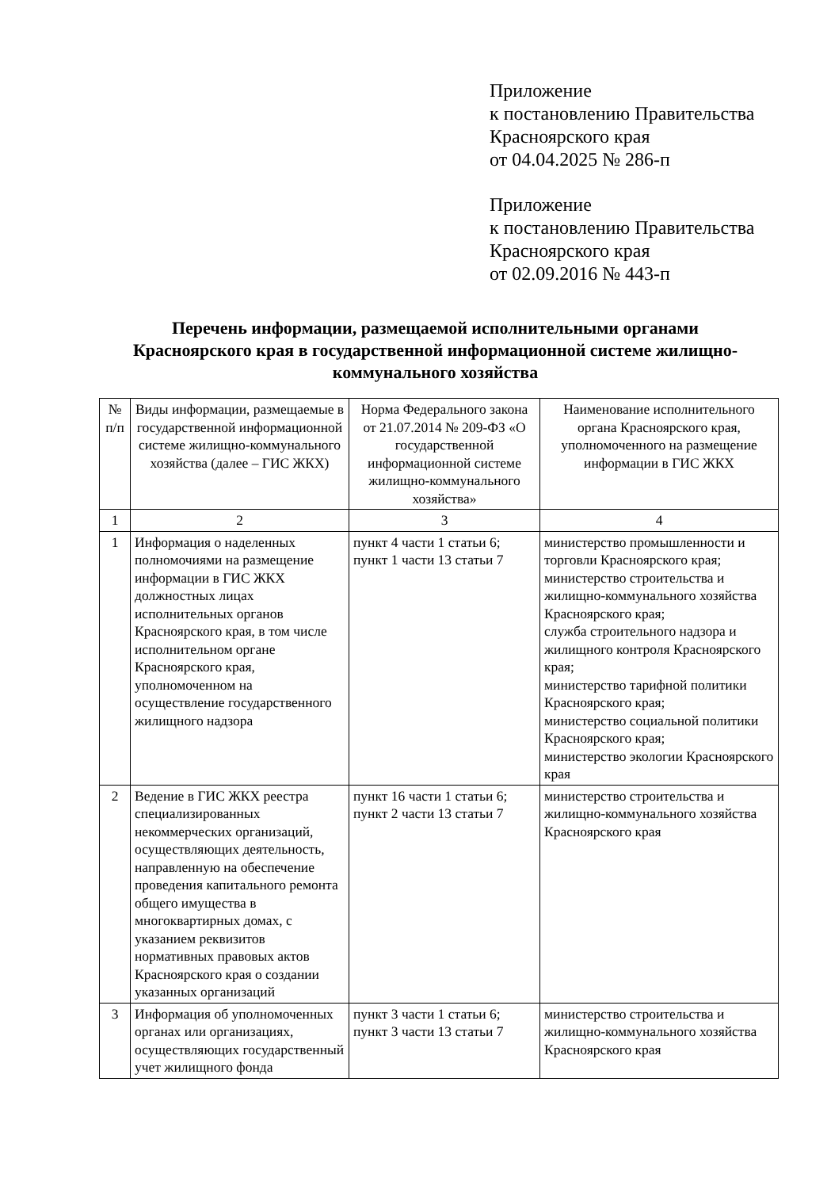Приложение
к постановлению Правительства
Красноярского края
от 04.04.2025 № 286-п
Приложение
к постановлению Правительства
Красноярского края
от 02.09.2016 № 443-п
Перечень информации, размещаемой исполнительными органами Красноярского края в государственной информационной системе жилищно-коммунального хозяйства
| № п/п | Виды информации, размещаемые в государственной информационной системе жилищно-коммунального хозяйства (далее – ГИС ЖКХ) | Норма Федерального закона от 21.07.2014 № 209-ФЗ «О государственной информационной системе жилищно-коммунального хозяйства» | Наименование исполнительного органа Красноярского края, уполномоченного на размещение информации в ГИС ЖКХ |
| --- | --- | --- | --- |
| 1 | 2 | 3 | 4 |
| 1 | Информация о наделенных полномочиями на размещение информации в ГИС ЖКХ должностных лицах исполнительных органов Красноярского края, в том числе исполнительном органе Красноярского края, уполномоченном на осуществление государственного жилищного надзора | пункт 4 части 1 статьи 6; пункт 1 части 13 статьи 7 | министерство промышленности и торговли Красноярского края; министерство строительства и жилищно-коммунального хозяйства Красноярского края; служба строительного надзора и жилищного контроля Красноярского края; министерство тарифной политики Красноярского края; министерство социальной политики Красноярского края; министерство экологии Красноярского края |
| 2 | Ведение в ГИС ЖКХ реестра специализированных некоммерческих организаций, осуществляющих деятельность, направленную на обеспечение проведения капитального ремонта общего имущества в многоквартирных домах, с указанием реквизитов нормативных правовых актов Красноярского края о создании указанных организаций | пункт 16 части 1 статьи 6; пункт 2 части 13 статьи 7 | министерство строительства и жилищно-коммунального хозяйства Красноярского края |
| 3 | Информация об уполномоченных органах или организациях, осуществляющих государственный учет жилищного фонда | пункт 3 части 1 статьи 6; пункт 3 части 13 статьи 7 | министерство строительства и жилищно-коммунального хозяйства Красноярского края |